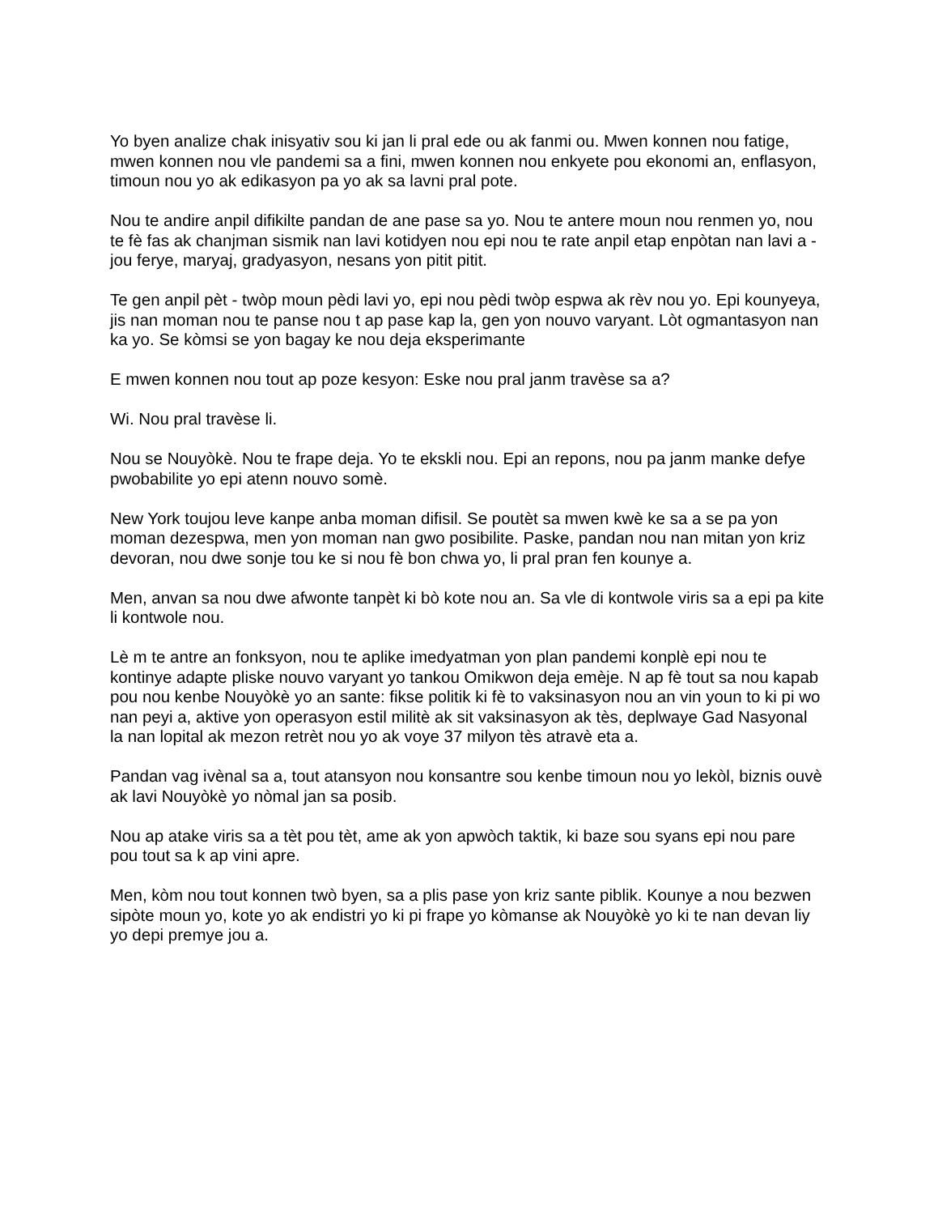Yo byen analize chak inisyativ sou ki jan li pral ede ou ak fanmi ou. Mwen konnen nou fatige, mwen konnen nou vle pandemi sa a fini, mwen konnen nou enkyete pou ekonomi an, enflasyon, timoun nou yo ak edikasyon pa yo ak sa lavni pral pote.
Nou te andire anpil difikilte pandan de ane pase sa yo. Nou te antere moun nou renmen yo, nou te fè fas ak chanjman sismik nan lavi kotidyen nou epi nou te rate anpil etap enpòtan nan lavi a - jou ferye, maryaj, gradyasyon, nesans yon pitit pitit.
Te gen anpil pèt - twòp moun pèdi lavi yo, epi nou pèdi twòp espwa ak rèv nou yo. Epi kounyeya, jis nan moman nou te panse nou t ap pase kap la, gen yon nouvo varyant. Lòt ogmantasyon nan ka yo. Se kòmsi se yon bagay ke nou deja eksperimante
E mwen konnen nou tout ap poze kesyon: Eske nou pral janm travèse sa a?
Wi. Nou pral travèse li.
Nou se Nouyòkè. Nou te frape deja. Yo te ekskli nou. Epi an repons, nou pa janm manke defye pwobabilite yo epi atenn nouvo somè.
New York toujou leve kanpe anba moman difisil. Se poutèt sa mwen kwè ke sa a se pa yon moman dezespwa, men yon moman nan gwo posibilite. Paske, pandan nou nan mitan yon kriz devoran, nou dwe sonje tou ke si nou fè bon chwa yo, li pral pran fen kounye a.
Men, anvan sa nou dwe afwonte tanpèt ki bò kote nou an. Sa vle di kontwole viris sa a epi pa kite li kontwole nou.
Lè m te antre an fonksyon, nou te aplike imedyatman yon plan pandemi konplè epi nou te kontinye adapte pliske nouvo varyant yo tankou Omikwon deja emèje. N ap fè tout sa nou kapab pou nou kenbe Nouyòkè yo an sante: fikse politik ki fè to vaksinasyon nou an vin youn to ki pi wo nan peyi a, aktive yon operasyon estil militè ak sit vaksinasyon ak tès, deplwaye Gad Nasyonal la nan lopital ak mezon retrèt nou yo ak voye 37 milyon tès atravè eta a.
Pandan vag ivènal sa a, tout atansyon nou konsantre sou kenbe timoun nou yo lekòl, biznis ouvè ak lavi Nouyòkè yo nòmal jan sa posib.
Nou ap atake viris sa a tèt pou tèt, ame ak yon apwòch taktik, ki baze sou syans epi nou pare pou tout sa k ap vini apre.
Men, kòm nou tout konnen twò byen, sa a plis pase yon kriz sante piblik. Kounye a nou bezwen sipòte moun yo, kote yo ak endistri yo ki pi frape yo kòmanse ak Nouyòkè yo ki te nan devan liy yo depi premye jou a.